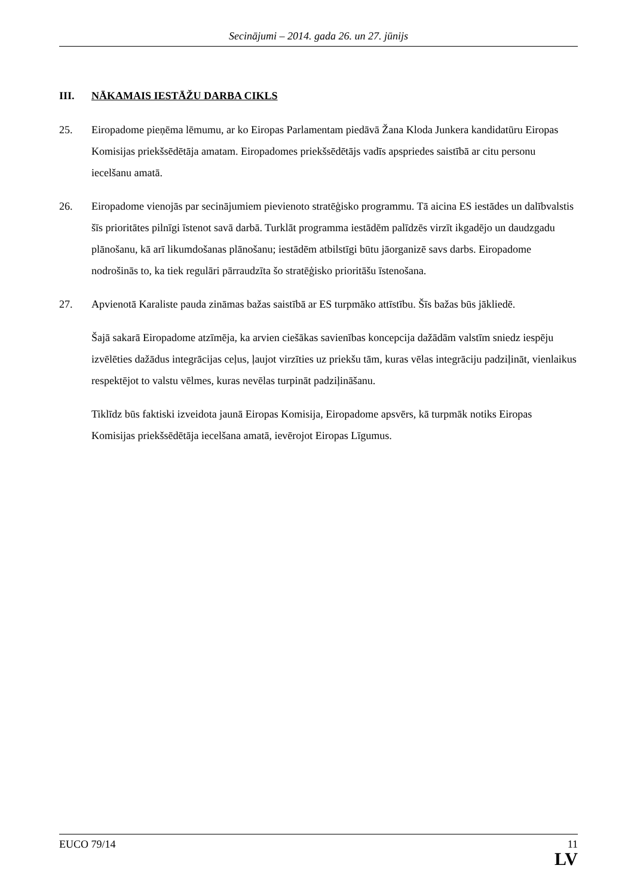Secinājumi – 2014. gada 26. un 27. jūnijs
III. NĀKAMAIS IESTĀŽU DARBA CIKLS
25. Eiropadome pieņēma lēmumu, ar ko Eiropas Parlamentam piedāvā Žana Kloda Junkera kandidatūru Eiropas Komisijas priekšsēdētāja amatam. Eiropadomes priekšsēdētājs vadīs apspriedes saistībā ar citu personu iecelšanu amatā.
26. Eiropadome vienojās par secinājumiem pievienoto stratēģisko programmu. Tā aicina ES iestādes un dalībvalstis šīs prioritātes pilnīgi īstenot savā darbā. Turklāt programma iestādēm palīdzēs virzīt ikgadējo un daudzgadu plānošanu, kā arī likumdošanas plānošanu; iestādēm atbilstīgi būtu jāorganizē savs darbs. Eiropadome nodrošinās to, ka tiek regulāri pārraudzīta šo stratēģisko prioritāšu īstenošana.
27. Apvienotā Karaliste pauda zināmas bažas saistībā ar ES turpmāko attīstību. Šīs bažas būs jākliedē.
Šajā sakarā Eiropadome atzīmēja, ka arvien ciešākas savienības koncepcija dažādām valstīm sniedz iespēju izvēlēties dažādus integrācijas ceļus, ļaujot virzīties uz priekšu tām, kuras vēlas integrāciju padziļināt, vienlaikus respektējot to valstu vēlmes, kuras nevēlas turpināt padziļināšanu.
Tiklīdz būs faktiski izveidota jaunā Eiropas Komisija, Eiropadome apsvērs, kā turpmāk notiks Eiropas Komisijas priekšsēdētāja iecelšana amatā, ievērojot Eiropas Līgumus.
EUCO 79/14 11
LV